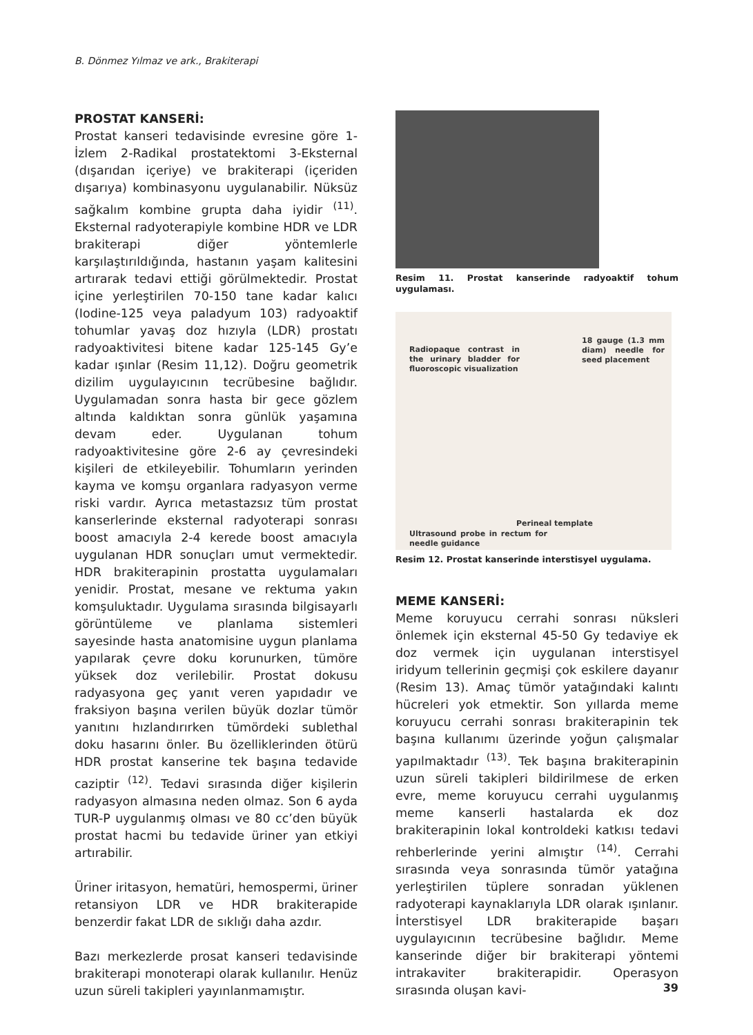B. Dönmez Yılmaz ve ark., Brakiterapi
PROSTAT KANSERİ:
Prostat kanseri tedavisinde evresine göre 1-İzlem 2-Radikal prostatektomi 3-Eksternal (dışarıdan içeriye) ve brakiterapi (içeriden dışarıya) kombinasyonu uygulanabilir. Nüksüz sağkalım kombine grupta daha iyidir <sup>(11)</sup>. Eksternal radyoterapiyle kombine HDR ve LDR brakiterapi diğer yöntemlerle karşılaştırıldığında, hastanın yaşam kalitesini artırarak tedavi ettiği görülmektedir. Prostat içine yerleştirilen 70-150 tane kadar kalıcı (Iodine-125 veya paladyum 103) radyoaktif tohumlar yavaş doz hızıyla (LDR) prostatı radyoaktivitesi bitene kadar 125-145 Gy’e kadar ışınlar (Resim 11,12). Doğru geometrik dizilim uygulayıcının tecrübesine bağlıdır. Uygulamadan sonra hasta bir gece gözlem altında kaldıktan sonra günlük yaşamına devam eder. Uygulanan tohum radyoaktivitesine göre 2-6 ay çevresindeki kişileri de etkileyebilir. Tohumların yerinden kayma ve komşu organlara radyasyon verme riski vardır. Ayrıca metastazsız tüm prostat kanserlerinde eksternal radyoterapi sonrası boost amacıyla 2-4 kerede boost amacıyla uygulanan HDR sonuçları umut vermektedir. HDR brakiterapinin prostatta uygulamaları yenidir. Prostat, mesane ve rektuma yakın komşuluktadır. Uygulama sırasında bilgisayarlı görüntüleme ve planlama sistemleri sayesinde hasta anatomisine uygun planlama yapılarak çevre doku korunurken, tümöre yüksek doz verilebilir. Prostat dokusu radyasyona geç yanıt veren yapıdadır ve fraksiyon başına verilen büyük dozlar tümör yanıtını hızlandırırken tümördeki sublethal doku hasarını önler. Bu özelliklerinden ötürü HDR prostat kanserine tek başına tedavide caziptir <sup>(12)</sup>. Tedavi sırasında diğer kişilerin radyasyon almasına neden olmaz. Son 6 ayda TUR-P uygulanmış olması ve 80 cc’den büyük prostat hacmi bu tedavide üriner yan etkiyi artırabilir.
Üriner iritasyon, hematüri, hemospermi, üriner retansiyon LDR ve HDR brakiterapide benzerdir fakat LDR de sıklığı daha azdır.
Bazı merkezlerde prosat kanseri tedavisinde brakiterapi monoterapi olarak kullanılır. Henüz uzun süreli takipleri yayınlanmamıştır.
Resim 11. Prostat kanserinde radyoaktif tohum uygulaması.
Radiopaque contrast in the urinary bladder for fluoroscopic visualization
18 gauge (1.3 mm diam) needle for seed placement
Perineal template
Ultrasound probe in rectum for needle guidance
Resim 12. Prostat kanserinde interstisyel uygulama.
MEME KANSERİ:
Meme koruyucu cerrahi sonrası nüksleri önlemek için eksternal 45-50 Gy tedaviye ek doz vermek için uygulanan interstisyel iridyum tellerinin geçmişi çok eskilere dayanır (Resim 13). Amaç tümör yatağındaki kalıntı hücreleri yok etmektir. Son yıllarda meme koruyucu cerrahi sonrası brakiterapinin tek başına kullanımı üzerinde yoğun çalışmalar yapılmaktadır <sup>(13)</sup>. Tek başına brakiterapinin uzun süreli takipleri bildirilmese de erken evre, meme koruyucu cerrahi uygulanmış meme kanserli hastalarda ek doz brakiterapinin lokal kontroldeki katkısı tedavi rehberlerinde yerini almıştır <sup>(14)</sup>. Cerrahi sırasında veya sonrasında tümör yatağına yerleştirilen tüplere sonradan yüklenen radyoterapi kaynaklarıyla LDR olarak ışınlanır. İnterstisyel LDR brakiterapide başarı uygulayıcının tecrübesine bağlıdır. Meme kanserinde diğer bir brakiterapi yöntemi intrakaviter brakiterapidir. Operasyon sırasında oluşan kavi-
39